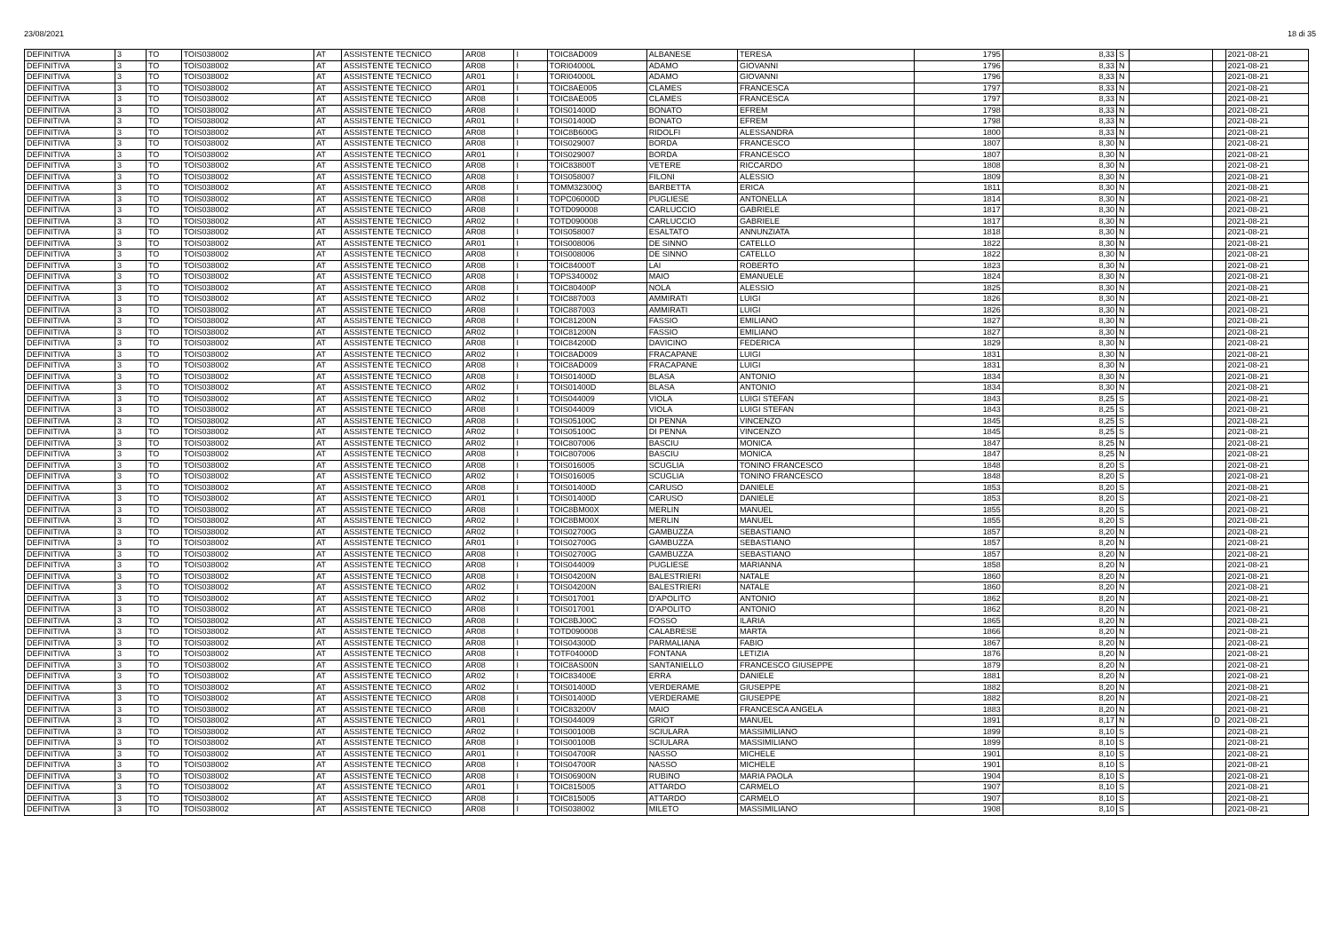23/08/2021 18 di 35
| DEFINITIVA | 3 | TO | TOIS038002 | AT | ASSISTENTE TECNICO | AR08 | I | TOIC8AD009 | ALBANESE | TERESA | 1795 | 8,33 | S | | | 2021-08-21 |
| DEFINITIVA | 3 | TO | TOIS038002 | AT | ASSISTENTE TECNICO | AR08 | I | TORI04000L | ADAMO | GIOVANNI | 1796 | 8,33 | N | | | 2021-08-21 |
| DEFINITIVA | 3 | TO | TOIS038002 | AT | ASSISTENTE TECNICO | AR01 | I | TORI04000L | ADAMO | GIOVANNI | 1796 | 8,33 | N | | | 2021-08-21 |
| DEFINITIVA | 3 | TO | TOIS038002 | AT | ASSISTENTE TECNICO | AR01 | I | TOIC8AE005 | CLAMES | FRANCESCA | 1797 | 8,33 | N | | | 2021-08-21 |
| DEFINITIVA | 3 | TO | TOIS038002 | AT | ASSISTENTE TECNICO | AR08 | I | TOIC8AE005 | CLAMES | FRANCESCA | 1797 | 8,33 | N | | | 2021-08-21 |
| DEFINITIVA | 3 | TO | TOIS038002 | AT | ASSISTENTE TECNICO | AR08 | I | TOIS01400D | BONATO | EFREM | 1798 | 8,33 | N | | | 2021-08-21 |
| DEFINITIVA | 3 | TO | TOIS038002 | AT | ASSISTENTE TECNICO | AR01 | I | TOIS01400D | BONATO | EFREM | 1798 | 8,33 | N | | | 2021-08-21 |
| DEFINITIVA | 3 | TO | TOIS038002 | AT | ASSISTENTE TECNICO | AR08 | I | TOIC8B600G | RIDOLFI | ALESSANDRA | 1800 | 8,33 | N | | | 2021-08-21 |
| DEFINITIVA | 3 | TO | TOIS038002 | AT | ASSISTENTE TECNICO | AR08 | I | TOIS029007 | BORDA | FRANCESCO | 1807 | 8,30 | N | | | 2021-08-21 |
| DEFINITIVA | 3 | TO | TOIS038002 | AT | ASSISTENTE TECNICO | AR01 | I | TOIS029007 | BORDA | FRANCESCO | 1807 | 8,30 | N | | | 2021-08-21 |
| DEFINITIVA | 3 | TO | TOIS038002 | AT | ASSISTENTE TECNICO | AR08 | I | TOIC83800T | VETERE | RICCARDO | 1808 | 8,30 | N | | | 2021-08-21 |
| DEFINITIVA | 3 | TO | TOIS038002 | AT | ASSISTENTE TECNICO | AR08 | I | TOIS058007 | FILONI | ALESSIO | 1809 | 8,30 | N | | | 2021-08-21 |
| DEFINITIVA | 3 | TO | TOIS038002 | AT | ASSISTENTE TECNICO | AR08 | I | TOMM32300Q | BARBETTA | ERICA | 1811 | 8,30 | N | | | 2021-08-21 |
| DEFINITIVA | 3 | TO | TOIS038002 | AT | ASSISTENTE TECNICO | AR08 | I | TOPC06000D | PUGLIESE | ANTONELLA | 1814 | 8,30 | N | | | 2021-08-21 |
| DEFINITIVA | 3 | TO | TOIS038002 | AT | ASSISTENTE TECNICO | AR08 | I | TOTD090008 | CARLUCCIO | GABRIELE | 1817 | 8,30 | N | | | 2021-08-21 |
| DEFINITIVA | 3 | TO | TOIS038002 | AT | ASSISTENTE TECNICO | AR02 | I | TOTD090008 | CARLUCCIO | GABRIELE | 1817 | 8,30 | N | | | 2021-08-21 |
| DEFINITIVA | 3 | TO | TOIS038002 | AT | ASSISTENTE TECNICO | AR08 | I | TOIS058007 | ESALTATO | ANNUNZIATA | 1818 | 8,30 | N | | | 2021-08-21 |
| DEFINITIVA | 3 | TO | TOIS038002 | AT | ASSISTENTE TECNICO | AR01 | I | TOIS008006 | DE SINNO | CATELLO | 1822 | 8,30 | N | | | 2021-08-21 |
| DEFINITIVA | 3 | TO | TOIS038002 | AT | ASSISTENTE TECNICO | AR08 | I | TOIS008006 | DE SINNO | CATELLO | 1822 | 8,30 | N | | | 2021-08-21 |
| DEFINITIVA | 3 | TO | TOIS038002 | AT | ASSISTENTE TECNICO | AR08 | I | TOIC84000T | LAI | ROBERTO | 1823 | 8,30 | N | | | 2021-08-21 |
| DEFINITIVA | 3 | TO | TOIS038002 | AT | ASSISTENTE TECNICO | AR08 | I | TOPS340002 | MAIO | EMANUELE | 1824 | 8,30 | N | | | 2021-08-21 |
| DEFINITIVA | 3 | TO | TOIS038002 | AT | ASSISTENTE TECNICO | AR08 | I | TOIC80400P | NOLA | ALESSIO | 1825 | 8,30 | N | | | 2021-08-21 |
| DEFINITIVA | 3 | TO | TOIS038002 | AT | ASSISTENTE TECNICO | AR02 | I | TOIC887003 | AMMIRATI | LUIGI | 1826 | 8,30 | N | | | 2021-08-21 |
| DEFINITIVA | 3 | TO | TOIS038002 | AT | ASSISTENTE TECNICO | AR08 | I | TOIC887003 | AMMIRATI | LUIGI | 1826 | 8,30 | N | | | 2021-08-21 |
| DEFINITIVA | 3 | TO | TOIS038002 | AT | ASSISTENTE TECNICO | AR08 | I | TOIC81200N | FASSIO | EMILIANO | 1827 | 8,30 | N | | | 2021-08-21 |
| DEFINITIVA | 3 | TO | TOIS038002 | AT | ASSISTENTE TECNICO | AR02 | I | TOIC81200N | FASSIO | EMILIANO | 1827 | 8,30 | N | | | 2021-08-21 |
| DEFINITIVA | 3 | TO | TOIS038002 | AT | ASSISTENTE TECNICO | AR08 | I | TOIC84200D | DAVICINO | FEDERICA | 1829 | 8,30 | N | | | 2021-08-21 |
| DEFINITIVA | 3 | TO | TOIS038002 | AT | ASSISTENTE TECNICO | AR02 | I | TOIC8AD009 | FRACAPANE | LUIGI | 1831 | 8,30 | N | | | 2021-08-21 |
| DEFINITIVA | 3 | TO | TOIS038002 | AT | ASSISTENTE TECNICO | AR08 | I | TOIC8AD009 | FRACAPANE | LUIGI | 1831 | 8,30 | N | | | 2021-08-21 |
| DEFINITIVA | 3 | TO | TOIS038002 | AT | ASSISTENTE TECNICO | AR08 | I | TOIS01400D | BLASA | ANTONIO | 1834 | 8,30 | N | | | 2021-08-21 |
| DEFINITIVA | 3 | TO | TOIS038002 | AT | ASSISTENTE TECNICO | AR02 | I | TOIS01400D | BLASA | ANTONIO | 1834 | 8,30 | N | | | 2021-08-21 |
| DEFINITIVA | 3 | TO | TOIS038002 | AT | ASSISTENTE TECNICO | AR02 | I | TOIS044009 | VIOLA | LUIGI STEFAN | 1843 | 8,25 | S | | | 2021-08-21 |
| DEFINITIVA | 3 | TO | TOIS038002 | AT | ASSISTENTE TECNICO | AR08 | I | TOIS044009 | VIOLA | LUIGI STEFAN | 1843 | 8,25 | S | | | 2021-08-21 |
| DEFINITIVA | 3 | TO | TOIS038002 | AT | ASSISTENTE TECNICO | AR08 | I | TOIS05100C | DI PENNA | VINCENZO | 1845 | 8,25 | S | | | 2021-08-21 |
| DEFINITIVA | 3 | TO | TOIS038002 | AT | ASSISTENTE TECNICO | AR02 | I | TOIS05100C | DI PENNA | VINCENZO | 1845 | 8,25 | S | | | 2021-08-21 |
| DEFINITIVA | 3 | TO | TOIS038002 | AT | ASSISTENTE TECNICO | AR02 | I | TOIC807006 | BASCIU | MONICA | 1847 | 8,25 | N | | | 2021-08-21 |
| DEFINITIVA | 3 | TO | TOIS038002 | AT | ASSISTENTE TECNICO | AR08 | I | TOIC807006 | BASCIU | MONICA | 1847 | 8,25 | N | | | 2021-08-21 |
| DEFINITIVA | 3 | TO | TOIS038002 | AT | ASSISTENTE TECNICO | AR08 | I | TOIS016005 | SCUGLIA | TONINO FRANCESCO | 1848 | 8,20 | S | | | 2021-08-21 |
| DEFINITIVA | 3 | TO | TOIS038002 | AT | ASSISTENTE TECNICO | AR02 | I | TOIS016005 | SCUGLIA | TONINO FRANCESCO | 1848 | 8,20 | S | | | 2021-08-21 |
| DEFINITIVA | 3 | TO | TOIS038002 | AT | ASSISTENTE TECNICO | AR08 | I | TOIS01400D | CARUSO | DANIELE | 1853 | 8,20 | S | | | 2021-08-21 |
| DEFINITIVA | 3 | TO | TOIS038002 | AT | ASSISTENTE TECNICO | AR01 | I | TOIS01400D | CARUSO | DANIELE | 1853 | 8,20 | S | | | 2021-08-21 |
| DEFINITIVA | 3 | TO | TOIS038002 | AT | ASSISTENTE TECNICO | AR08 | I | TOIC8BM00X | MERLIN | MANUEL | 1855 | 8,20 | S | | | 2021-08-21 |
| DEFINITIVA | 3 | TO | TOIS038002 | AT | ASSISTENTE TECNICO | AR02 | I | TOIC8BM00X | MERLIN | MANUEL | 1855 | 8,20 | S | | | 2021-08-21 |
| DEFINITIVA | 3 | TO | TOIS038002 | AT | ASSISTENTE TECNICO | AR02 | I | TOIS02700G | GAMBUZZA | SEBASTIANO | 1857 | 8,20 | N | | | 2021-08-21 |
| DEFINITIVA | 3 | TO | TOIS038002 | AT | ASSISTENTE TECNICO | AR01 | I | TOIS02700G | GAMBUZZA | SEBASTIANO | 1857 | 8,20 | N | | | 2021-08-21 |
| DEFINITIVA | 3 | TO | TOIS038002 | AT | ASSISTENTE TECNICO | AR08 | I | TOIS02700G | GAMBUZZA | SEBASTIANO | 1857 | 8,20 | N | | | 2021-08-21 |
| DEFINITIVA | 3 | TO | TOIS038002 | AT | ASSISTENTE TECNICO | AR08 | I | TOIS044009 | PUGLIESE | MARIANNA | 1858 | 8,20 | N | | | 2021-08-21 |
| DEFINITIVA | 3 | TO | TOIS038002 | AT | ASSISTENTE TECNICO | AR08 | I | TOIS04200N | BALESTRIERI | NATALE | 1860 | 8,20 | N | | | 2021-08-21 |
| DEFINITIVA | 3 | TO | TOIS038002 | AT | ASSISTENTE TECNICO | AR02 | I | TOIS04200N | BALESTRIERI | NATALE | 1860 | 8,20 | N | | | 2021-08-21 |
| DEFINITIVA | 3 | TO | TOIS038002 | AT | ASSISTENTE TECNICO | AR02 | I | TOIS017001 | D'APOLITO | ANTONIO | 1862 | 8,20 | N | | | 2021-08-21 |
| DEFINITIVA | 3 | TO | TOIS038002 | AT | ASSISTENTE TECNICO | AR08 | I | TOIS017001 | D'APOLITO | ANTONIO | 1862 | 8,20 | N | | | 2021-08-21 |
| DEFINITIVA | 3 | TO | TOIS038002 | AT | ASSISTENTE TECNICO | AR08 | I | TOIC8BJ00C | FOSSO | ILARIA | 1865 | 8,20 | N | | | 2021-08-21 |
| DEFINITIVA | 3 | TO | TOIS038002 | AT | ASSISTENTE TECNICO | AR08 | I | TOTD090008 | CALABRESE | MARTA | 1866 | 8,20 | N | | | 2021-08-21 |
| DEFINITIVA | 3 | TO | TOIS038002 | AT | ASSISTENTE TECNICO | AR08 | I | TOIS04300D | PARMALIANA | FABIO | 1867 | 8,20 | N | | | 2021-08-21 |
| DEFINITIVA | 3 | TO | TOIS038002 | AT | ASSISTENTE TECNICO | AR08 | I | TOTF04000D | FONTANA | LETIZIA | 1876 | 8,20 | N | | | 2021-08-21 |
| DEFINITIVA | 3 | TO | TOIS038002 | AT | ASSISTENTE TECNICO | AR08 | I | TOIC8AS00N | SANTANIELLO | FRANCESCO GIUSEPPE | 1879 | 8,20 | N | | | 2021-08-21 |
| DEFINITIVA | 3 | TO | TOIS038002 | AT | ASSISTENTE TECNICO | AR02 | I | TOIC83400E | ERRA | DANIELE | 1881 | 8,20 | N | | | 2021-08-21 |
| DEFINITIVA | 3 | TO | TOIS038002 | AT | ASSISTENTE TECNICO | AR02 | I | TOIS01400D | VERDERAME | GIUSEPPE | 1882 | 8,20 | N | | | 2021-08-21 |
| DEFINITIVA | 3 | TO | TOIS038002 | AT | ASSISTENTE TECNICO | AR08 | I | TOIS01400D | VERDERAME | GIUSEPPE | 1882 | 8,20 | N | | | 2021-08-21 |
| DEFINITIVA | 3 | TO | TOIS038002 | AT | ASSISTENTE TECNICO | AR08 | I | TOIC83200V | MAIO | FRANCESCA ANGELA | 1883 | 8,20 | N | | | 2021-08-21 |
| DEFINITIVA | 3 | TO | TOIS038002 | AT | ASSISTENTE TECNICO | AR01 | I | TOIS044009 | GRIOT | MANUEL | 1891 | 8,17 | N | | D | 2021-08-21 |
| DEFINITIVA | 3 | TO | TOIS038002 | AT | ASSISTENTE TECNICO | AR02 | I | TOIS00100B | SCIULARA | MASSIMILIANO | 1899 | 8,10 | S | | | 2021-08-21 |
| DEFINITIVA | 3 | TO | TOIS038002 | AT | ASSISTENTE TECNICO | AR08 | I | TOIS00100B | SCIULARA | MASSIMILIANO | 1899 | 8,10 | S | | | 2021-08-21 |
| DEFINITIVA | 3 | TO | TOIS038002 | AT | ASSISTENTE TECNICO | AR01 | I | TOIS04700R | NASSO | MICHELE | 1901 | 8,10 | S | | | 2021-08-21 |
| DEFINITIVA | 3 | TO | TOIS038002 | AT | ASSISTENTE TECNICO | AR08 | I | TOIS04700R | NASSO | MICHELE | 1901 | 8,10 | S | | | 2021-08-21 |
| DEFINITIVA | 3 | TO | TOIS038002 | AT | ASSISTENTE TECNICO | AR08 | I | TOIS06900N | RUBINO | MARIA PAOLA | 1904 | 8,10 | S | | | 2021-08-21 |
| DEFINITIVA | 3 | TO | TOIS038002 | AT | ASSISTENTE TECNICO | AR01 | I | TOIC815005 | ATTARDO | CARMELO | 1907 | 8,10 | S | | | 2021-08-21 |
| DEFINITIVA | 3 | TO | TOIS038002 | AT | ASSISTENTE TECNICO | AR08 | I | TOIC815005 | ATTARDO | CARMELO | 1907 | 8,10 | S | | | 2021-08-21 |
| DEFINITIVA | 3 | TO | TOIS038002 | AT | ASSISTENTE TECNICO | AR08 | I | TOIS038002 | MILETO | MASSIMILIANO | 1908 | 8,10 | S | | | 2021-08-21 |